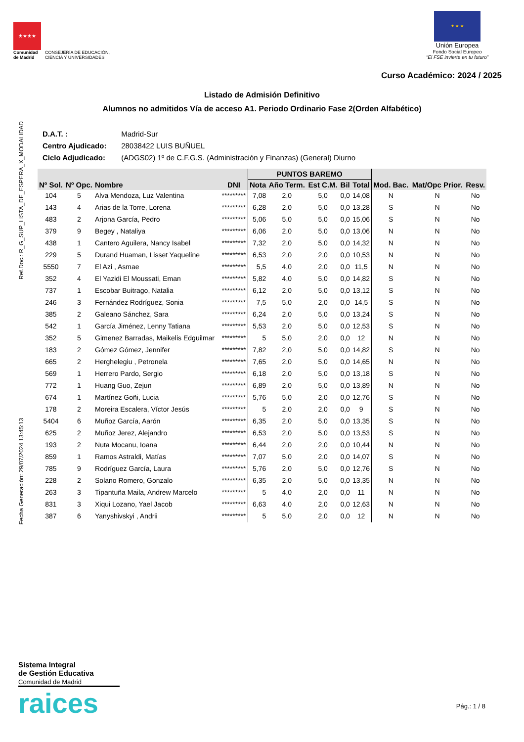Ref.Doc.: R_G_SUP_LISTA_DE_ESPERA_X_MODALIDAD
Fecha Generación: 29/07/2024 13:45:13
★★★★
Comunidad
de Madrid
CONSEJERÍA DE EDUCACIÓN,
CIENCIA Y UNIVERSIDADES
★ ★ ★
Unión Europea
Fondo Social Europeo
“El FSE invierte en tu futuro”
Curso Académico: 2024 / 2025
Listado de Admisión Definitivo
Alumnos no admitidos Vía de acceso A1. Periodo Ordinario Fase 2(Orden Alfabético)
D.A.T. : Madrid-Sur
Centro Ajudicado: 28038422 LUIS BUÑUEL
Ciclo Adjudicado: (ADGS02) 1º de C.F.G.S. (Administración y Finanzas) (General) Diurno
| Nº Sol. | Nº Opc. | Nombre | DNI | PUNTOS BAREMO | | | | | Mod. Bac. | Mat/Opc Prior. | Resv. |
| --- | --- | --- | --- | --- | --- | --- | --- | --- | --- | --- | --- |
| | | | | Nota | Año Term. | Est C.M. | Bil | Total | | | |
| 104 | 5 | Alva Mendoza, Luz Valentina | ********* | 7,08 | 2,0 | 5,0 | 0,0 | 14,08 | N | N | No |
| 143 | 4 | Arias de la Torre, Lorena | ********* | 6,28 | 2,0 | 5,0 | 0,0 | 13,28 | S | N | No |
| 483 | 2 | Arjona García, Pedro | ********* | 5,06 | 5,0 | 5,0 | 0,0 | 15,06 | S | N | No |
| 379 | 9 | Begey , Nataliya | ********* | 6,06 | 2,0 | 5,0 | 0,0 | 13,06 | N | N | No |
| 438 | 1 | Cantero Aguilera, Nancy Isabel | ********* | 7,32 | 2,0 | 5,0 | 0,0 | 14,32 | N | N | No |
| 229 | 5 | Durand Huaman, Lisset Yaqueline | ********* | 6,53 | 2,0 | 2,0 | 0,0 | 10,53 | N | N | No |
| 5550 | 7 | El Azi , Asmae | ********* | 5,5 | 4,0 | 2,0 | 0,0 | 11,5 | N | N | No |
| 352 | 4 | El Yazidi El Moussati, Eman | ********* | 5,82 | 4,0 | 5,0 | 0,0 | 14,82 | S | N | No |
| 737 | 1 | Escobar Buitrago, Natalia | ********* | 6,12 | 2,0 | 5,0 | 0,0 | 13,12 | S | N | No |
| 246 | 3 | Fernández Rodríguez, Sonia | ********* | 7,5 | 5,0 | 2,0 | 0,0 | 14,5 | S | N | No |
| 385 | 2 | Galeano Sánchez, Sara | ********* | 6,24 | 2,0 | 5,0 | 0,0 | 13,24 | S | N | No |
| 542 | 1 | García Jiménez, Lenny Tatiana | ********* | 5,53 | 2,0 | 5,0 | 0,0 | 12,53 | S | N | No |
| 352 | 5 | Gimenez Barradas, Maikelis Edguilmar | ********* | 5 | 5,0 | 2,0 | 0,0 | 12 | N | N | No |
| 183 | 2 | Gómez Gómez, Jennifer | ********* | 7,82 | 2,0 | 5,0 | 0,0 | 14,82 | S | N | No |
| 665 | 2 | Herghelegiu , Petronela | ********* | 7,65 | 2,0 | 5,0 | 0,0 | 14,65 | N | N | No |
| 569 | 1 | Herrero Pardo, Sergio | ********* | 6,18 | 2,0 | 5,0 | 0,0 | 13,18 | S | N | No |
| 772 | 1 | Huang Guo, Zejun | ********* | 6,89 | 2,0 | 5,0 | 0,0 | 13,89 | N | N | No |
| 674 | 1 | Martínez Goñi, Lucia | ********* | 5,76 | 5,0 | 2,0 | 0,0 | 12,76 | S | N | No |
| 178 | 2 | Moreira Escalera, Víctor Jesús | ********* | 5 | 2,0 | 2,0 | 0,0 | 9 | S | N | No |
| 5404 | 6 | Muñoz García, Aarón | ********* | 6,35 | 2,0 | 5,0 | 0,0 | 13,35 | S | N | No |
| 625 | 2 | Muñoz Jerez, Alejandro | ********* | 6,53 | 2,0 | 5,0 | 0,0 | 13,53 | S | N | No |
| 193 | 2 | Nuta Mocanu, Ioana | ********* | 6,44 | 2,0 | 2,0 | 0,0 | 10,44 | N | N | No |
| 859 | 1 | Ramos Astraldi, Matías | ********* | 7,07 | 5,0 | 2,0 | 0,0 | 14,07 | S | N | No |
| 785 | 9 | Rodríguez García, Laura | ********* | 5,76 | 2,0 | 5,0 | 0,0 | 12,76 | S | N | No |
| 228 | 2 | Solano Romero, Gonzalo | ********* | 6,35 | 2,0 | 5,0 | 0,0 | 13,35 | N | N | No |
| 263 | 3 | Tipantuña Maila, Andrew Marcelo | ********* | 5 | 4,0 | 2,0 | 0,0 | 11 | N | N | No |
| 831 | 3 | Xiqui Lozano, Yael Jacob | ********* | 6,63 | 4,0 | 2,0 | 0,0 | 12,63 | N | N | No |
| 387 | 6 | Yanyshivskyi , Andrii | ********* | 5 | 5,0 | 2,0 | 0,0 | 12 | N | N | No |
Sistema Integral
de Gestión Educativa
Comunidad de Madrid
raices
Pág.: 1 / 8